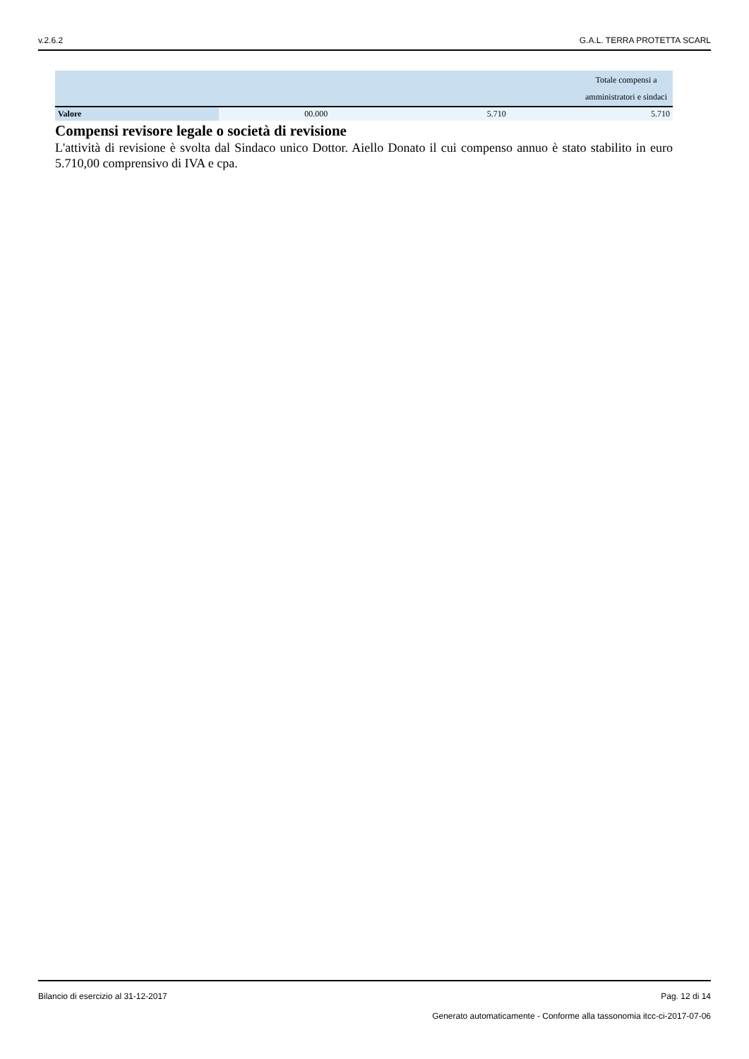v.2.6.2 G.A.L. TERRA PROTETTA SCARL
| | | | Totale compensi a amministratori e sindaci |
| --- | --- | --- | --- |
| Valore | 00.000 | 5.710 | 5.710 |
Compensi revisore legale o società di revisione
L'attività di revisione è svolta dal Sindaco unico Dottor. Aiello Donato il cui compenso annuo è stato stabilito in euro 5.710,00 comprensivo di IVA e cpa.
Bilancio di esercizio al 31-12-2017 Pag. 12 di 14
Generato automaticamente - Conforme alla tassonomia itcc-ci-2017-07-06